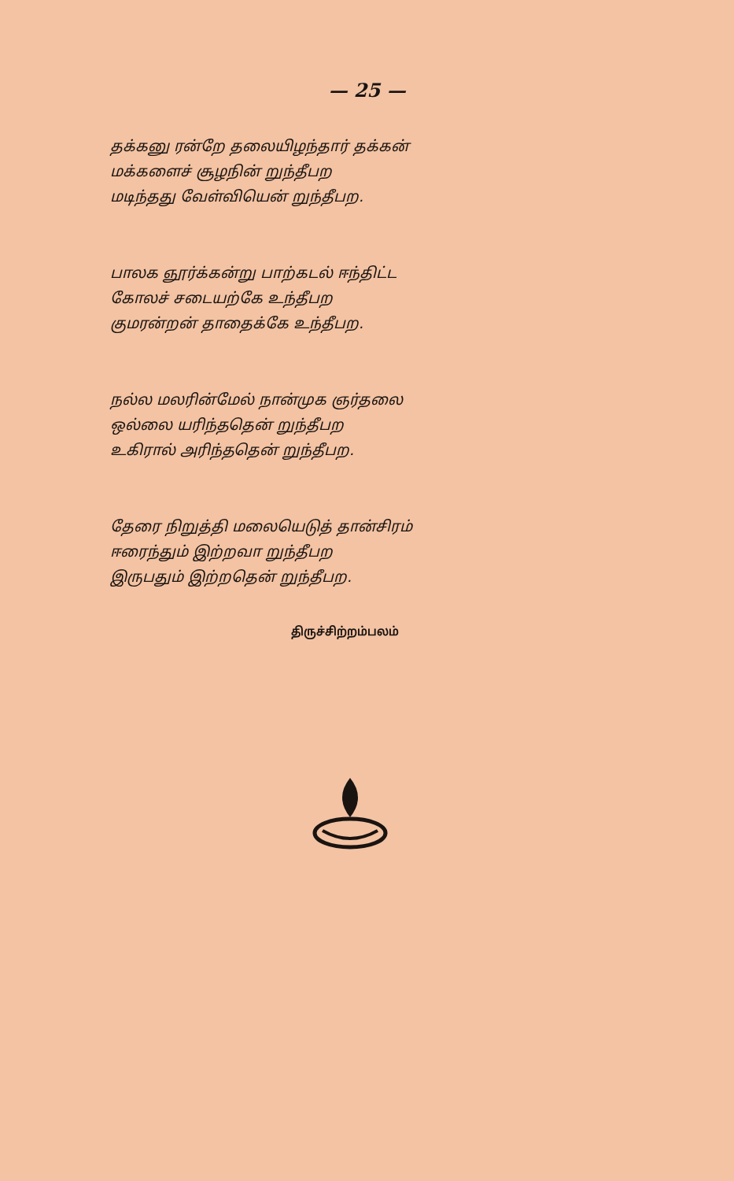— 25 —
தக்கனு ரன்றே தலையிழந்தார் தக்கன்
மக்களைச் சூழநின் றுந்தீபற
மடிந்தது வேள்வியென் றுந்தீபற.
பாலக ஞூர்க்கன்று பாற்கடல் ஈந்திட்ட
கோலச் சடையற்கே உந்தீபற
குமரன்றன் தாதைக்கே உந்தீபற.
நல்ல மலரின்மேல் நான்முக ஞர்தலை
ஒல்லை யரிந்ததென் றுந்தீபற
உகிரால் அரிந்ததென் றுந்தீபற.
தேரை நிறுத்தி மலையெடுத் தான்சிரம்
ஈரைந்தும் இற்றவா றுந்தீபற
இருபதும் இற்றதென் றுந்தீபற.
திருச்சிற்றம்பலம்